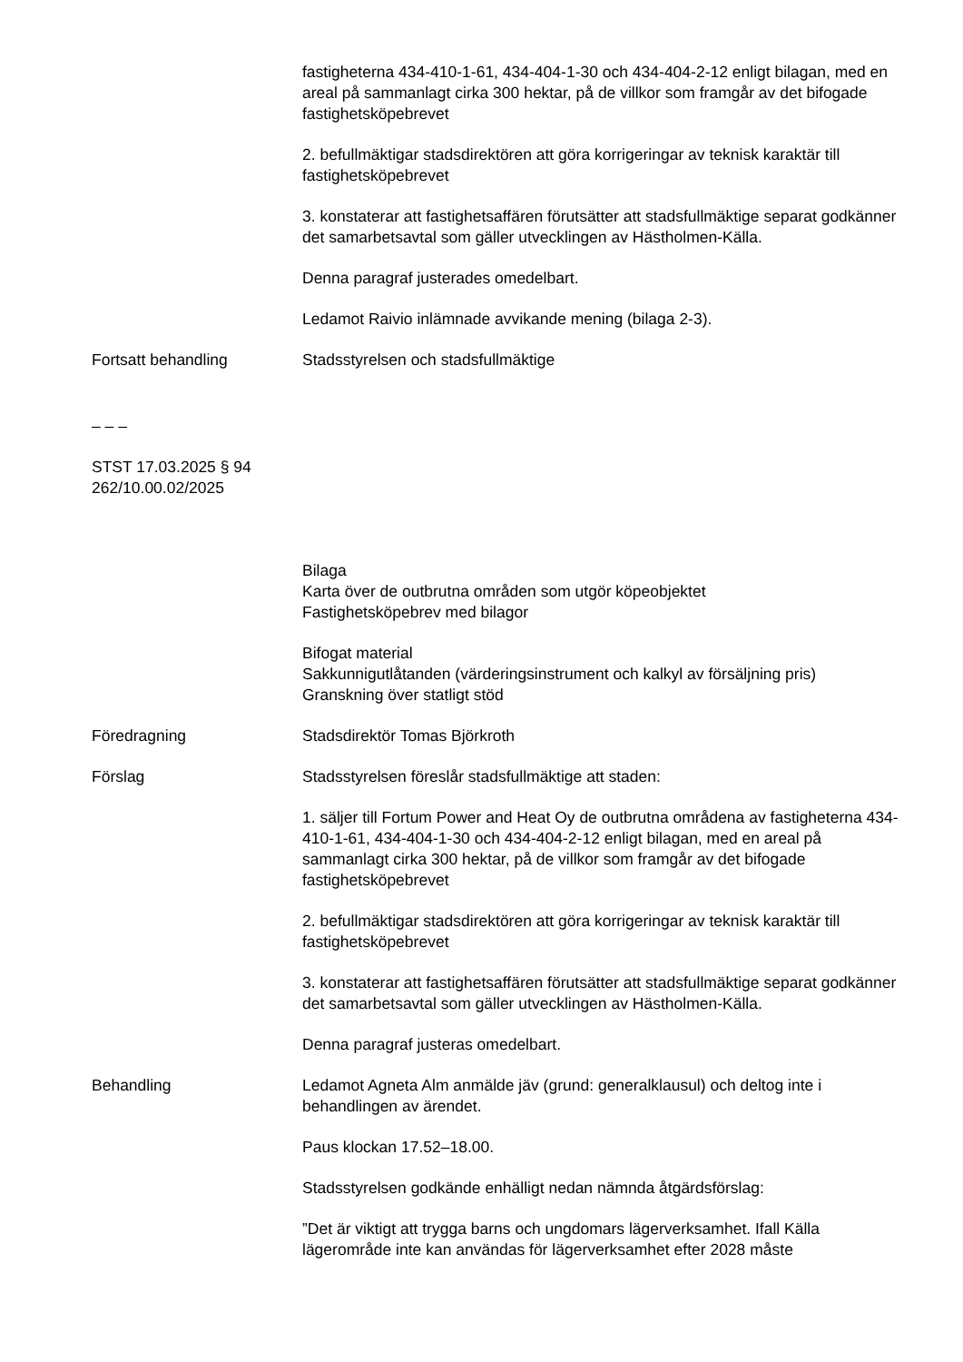fastigheterna 434-410-1-61, 434-404-1-30 och 434-404-2-12 enligt bilagan, med en areal på sammanlagt cirka 300 hektar, på de villkor som framgår av det bifogade fastighetsköpebrevet
2. befullmäktigar stadsdirektören att göra korrigeringar av teknisk karaktär till fastighetsköpebrevet
3. konstaterar att fastighetsaffären förutsätter att stadsfullmäktige separat godkänner det samarbetsavtal som gäller utvecklingen av Hästholmen-Källa.
Denna paragraf justerades omedelbart.
Ledamot Raivio inlämnade avvikande mening (bilaga 2-3).
Fortsatt behandling Stadsstyrelsen och stadsfullmäktige
– – –
STST 17.03.2025 § 94
262/10.00.02/2025
Bilaga
Karta över de outbrutna områden som utgör köpeobjektet
Fastighetsköpebrev med bilagor
Bifogat material
Sakkunnigutlåtanden (värderingsinstrument och kalkyl av försäljning pris)
Granskning över statligt stöd
Föredragning Stadsdirektör Tomas Björkroth
Förslag Stadsstyrelsen föreslår stadsfullmäktige att staden:
1. säljer till Fortum Power and Heat Oy de outbrutna områdena av fastigheterna 434-410-1-61, 434-404-1-30 och 434-404-2-12 enligt bilagan, med en areal på sammanlagt cirka 300 hektar, på de villkor som framgår av det bifogade fastighetsköpebrevet
2. befullmäktigar stadsdirektören att göra korrigeringar av teknisk karaktär till fastighetsköpebrevet
3. konstaterar att fastighetsaffären förutsätter att stadsfullmäktige separat godkänner det samarbetsavtal som gäller utvecklingen av Hästholmen-Källa.
Denna paragraf justeras omedelbart.
Behandling Ledamot Agneta Alm anmälde jäv (grund: generalklausul) och deltog inte i behandlingen av ärendet.
Paus klockan 17.52–18.00.
Stadsstyrelsen godkände enhälligt nedan nämnda åtgärdsförslag:
”Det är viktigt att trygga barns och ungdomars lägerverksamhet. Ifall Källa lägerområde inte kan användas för lägerverksamhet efter 2028 måste